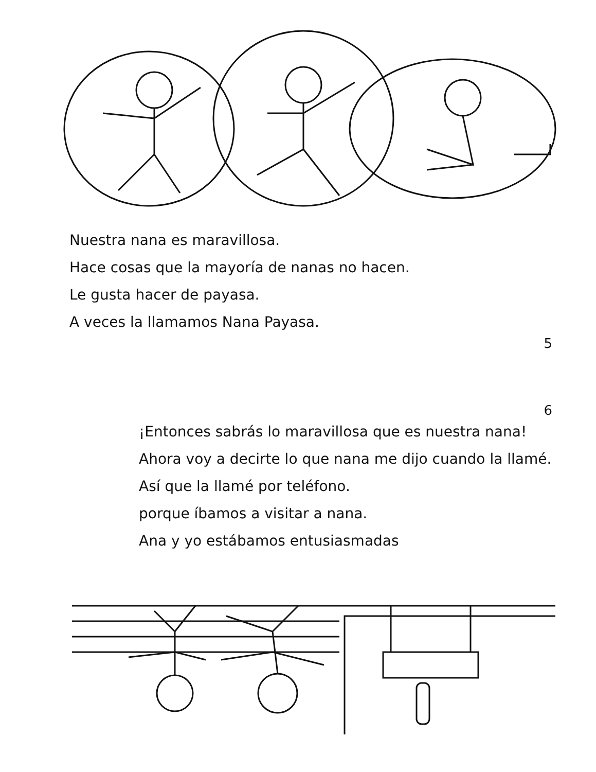Nuestra nana es maravillosa.
Hace cosas que la mayoría de nanas no hacen.
Le gusta hacer de payasa.
A veces la llamamos Nana Payasa.
5
6
¡Entonces sabrás lo maravillosa que es nuestra nana!
Ahora voy a decirte lo que nana me dijo cuando la llamé.
Así que la llamé por teléfono.
porque íbamos a visitar a nana.
Ana y yo estábamos entusiasmadas